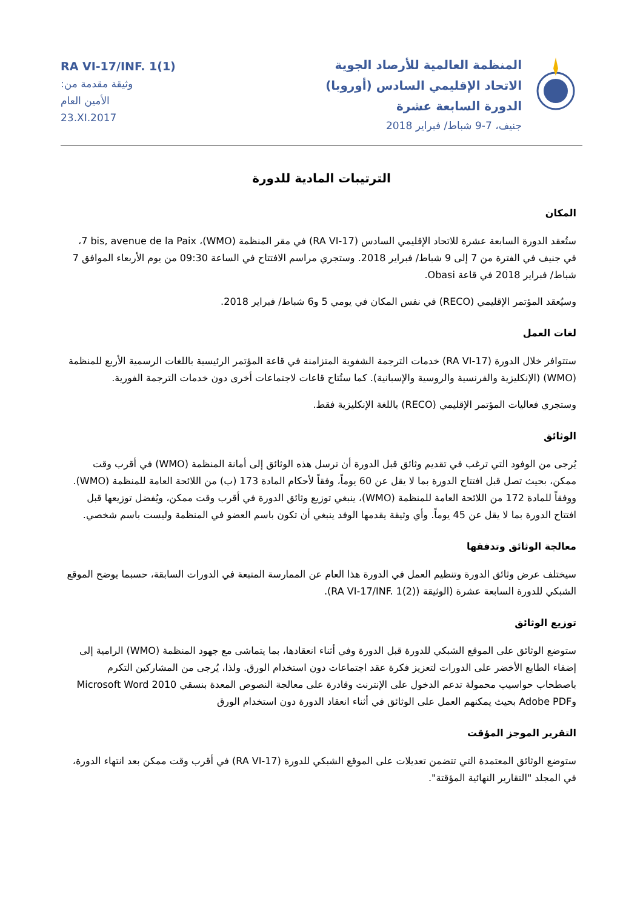RA VI-17/INF. 1(1)
وثيقة مقدمة من:
الأمين العام
23.XI.2017
المنظمة العالمية للأرصاد الجوية
الاتحاد الإقليمي السادس (أوروبا)
الدورة السابعة عشرة
جنيف، 7-9 شباط/ فبراير 2018
الترتيبات المادية للدورة
المكان
ستُعقد الدورة السابعة عشرة للاتحاد الإقليمي السادس (RA VI-17) في مقر المنظمة (WMO)، 7 bis, avenue de la Paix، في جنيف في الفترة من 7 إلى 9 شباط/ فبراير 2018. وستجري مراسم الافتتاح في الساعة 09:30 من يوم الأربعاء الموافق 7 شباط/ فبراير 2018 في قاعة Obasi.
وسيُعقد المؤتمر الإقليمي (RECO) في نفس المكان في يومي 5 و6 شباط/ فبراير 2018.
لغات العمل
ستتوافر خلال الدورة (RA VI-17) خدمات الترجمة الشفوية المتزامنة في قاعة المؤتمر الرئيسية باللغات الرسمية الأربع للمنظمة (WMO) (الإنكليزية والفرنسية والروسية والإسبانية). كما ستُتاح قاعات لاجتماعات أخرى دون خدمات الترجمة الفورية.
وستجري فعاليات المؤتمر الإقليمي (RECO) باللغة الإنكليزية فقط.
الوثائق
يُرجى من الوفود التي ترغب في تقديم وثائق قبل الدورة أن ترسل هذه الوثائق إلى أمانة المنظمة (WMO) في أقرب وقت ممكن، بحيث تصل قبل افتتاح الدورة بما لا يقل عن 60 يوماً، وفقاً لأحكام المادة 173 (ب) من اللائحة العامة للمنظمة (WMO). ووفقاً للمادة 172 من اللائحة العامة للمنظمة (WMO)، ينبغي توزيع وثائق الدورة في أقرب وقت ممكن، ويُفضل توزيعها قبل افتتاح الدورة بما لا يقل عن 45 يوماً. وأي وثيقة يقدمها الوفد ينبغي أن تكون باسم العضو في المنظمة وليست باسم شخصي.
معالجة الوثائق وتدفقها
سيختلف عرض وثائق الدورة وتنظيم العمل في الدورة هذا العام عن الممارسة المتبعة في الدورات السابقة، حسبما يوضح الموقع الشبكي للدورة السابعة عشرة (الوثيقة (RA VI-17/INF. 1(2)).
توزيع الوثائق
ستوضع الوثائق على الموقع الشبكي للدورة قبل الدورة وفي أثناء انعقادها، بما يتماشى مع جهود المنظمة (WMO) الرامية إلى إضفاء الطابع الأخضر على الدورات لتعزيز فكرة عقد اجتماعات دون استخدام الورق. ولذا، يُرجى من المشاركين التكرم باصطحاب حواسيب محمولة تدعم الدخول على الإنترنت وقادرة على معالجة النصوص المعدة بنسقي Microsoft Word 2010 وAdobe PDF بحيث يمكنهم العمل على الوثائق في أثناء انعقاد الدورة دون استخدام الورق
التقرير الموجز المؤقت
ستوضع الوثائق المعتمدة التي تتضمن تعديلات على الموقع الشبكي للدورة (RA VI-17) في أقرب وقت ممكن بعد انتهاء الدورة، في المجلد "التقارير النهائية المؤقتة".